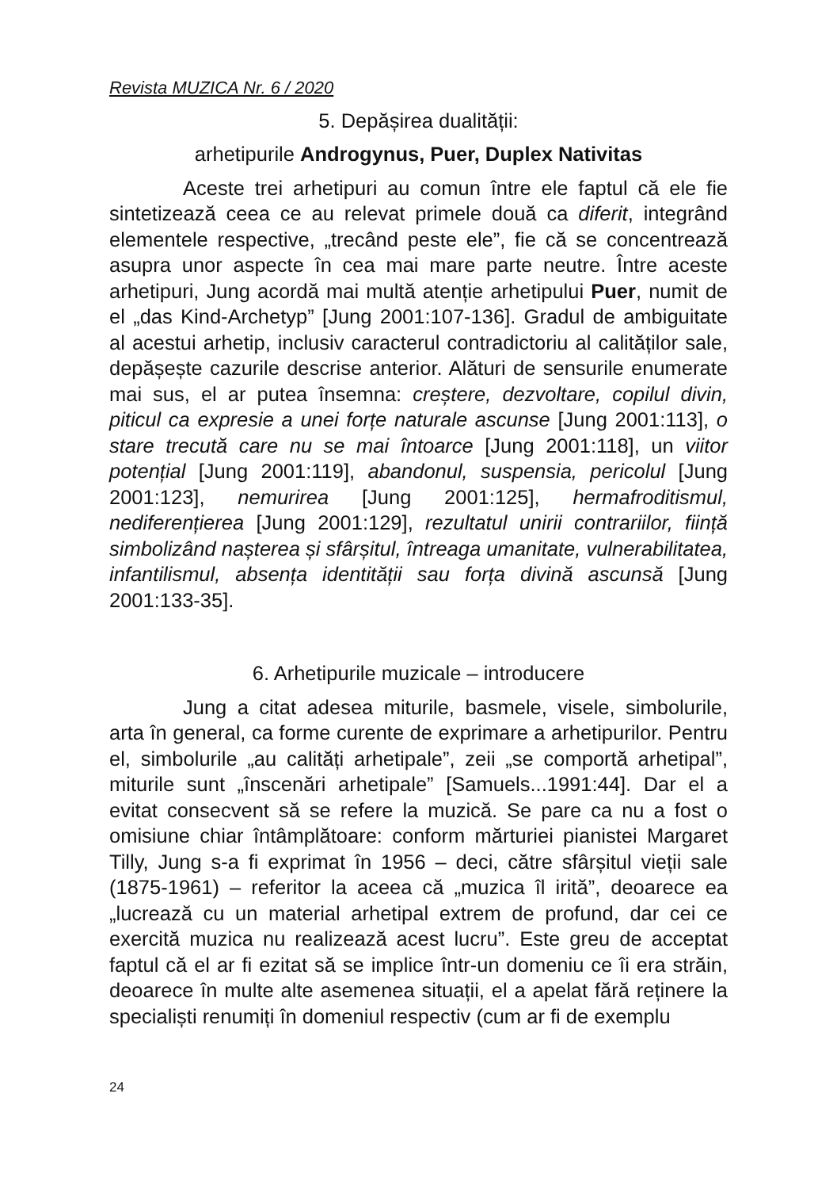Revista MUZICA Nr. 6 / 2020
5. Depășirea dualității:
arhetipurile Androgynus, Puer, Duplex Nativitas
Aceste trei arhetipuri au comun între ele faptul că ele fie sintetizează ceea ce au relevat primele două ca diferit, integrând elementele respective, „trecând peste ele”, fie că se concentrează asupra unor aspecte în cea mai mare parte neutre. Între aceste arhetipuri, Jung acordă mai multă atenție arhetipului Puer, numit de el „das Kind-Archetyp” [Jung 2001:107-136]. Gradul de ambiguitate al acestui arhetip, inclusiv caracterul contradictoriu al calităților sale, depășește cazurile descrise anterior. Alături de sensurile enumerate mai sus, el ar putea însemna: creștere, dezvoltare, copilul divin, piticul ca expresie a unei forțe naturale ascunse [Jung 2001:113], o stare trecută care nu se mai întoarce [Jung 2001:118], un viitor potențial [Jung 2001:119], abandonul, suspensia, pericolul [Jung 2001:123], nemurirea [Jung 2001:125], hermafroditismul, nediferențierea [Jung 2001:129], rezultatul unirii contrariilor, ființă simbolizând nașterea și sfârșitul, întreaga umanitate, vulnerabilitatea, infantilismul, absența identității sau forța divină ascunsă [Jung 2001:133-35].
6. Arhetipurile muzicale – introducere
Jung a citat adesea miturile, basmele, visele, simbolurile, arta în general, ca forme curente de exprimare a arhetipurilor. Pentru el, simbolurile „au calități arhetipale”, zeii „se comportă arhetipal”, miturile sunt „înscenări arhetipale” [Samuels...1991:44]. Dar el a evitat consecvent să se refere la muzică. Se pare ca nu a fost o omisiune chiar întâmplătoare: conform mărturiei pianistei Margaret Tilly, Jung s-a fi exprimat în 1956 – deci, către sfârșitul vieții sale (1875-1961) – referitor la aceea că „muzica îl irită”, deoarece ea „lucrează cu un material arhetipal extrem de profund, dar cei ce exercită muzica nu realizează acest lucru”. Este greu de acceptat faptul că el ar fi ezitat să se implice într-un domeniu ce îi era străin, deoarece în multe alte asemenea situații, el a apelat fără reținere la specialiști renumiți în domeniul respectiv (cum ar fi de exemplu
24